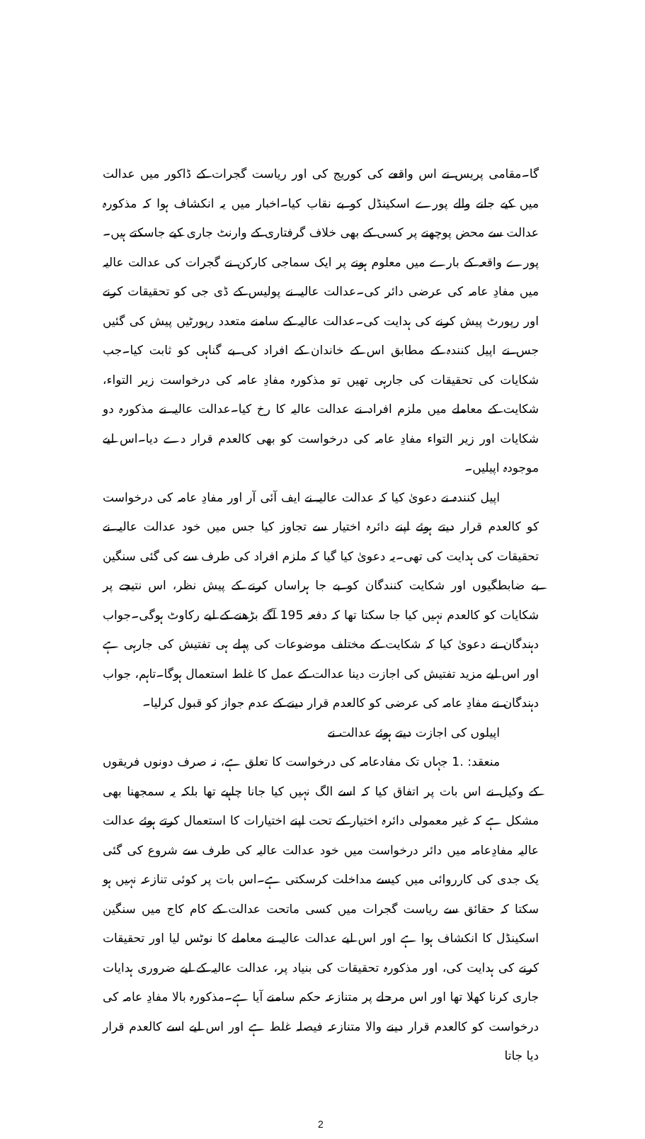گا۔مقامی پریس نے اس واقعے کی کوریج کی اور ریاست گجرات کے ڈاکور میں عدالت میں کیے جانے والے پورے اسکینڈل کو بے نقاب کیا۔اخبار میں یہ انکشاف ہوا کہ مذکورہ عدالت سے محض پوچھنے پر کسی کے بھی خلاف گرفتاری کے وارنٹ جاری کیے جاسکتے ہیں۔پورے واقعہ کے بارے میں معلوم ہونے پر ایک سماجی کارکن نے گجرات کی عدالت عالیہ میں مفادِ عامہ کی عرضی دائر کی۔عدالت عالیہ نے پولیس کے ڈی جی کو تحقیقات کرنے اور رپورٹ پیش کرنے کی ہدایت کی۔عدالت عالیہ کے سامنے متعدد رپورٹیں پیش کی گئیں جس نے اپیل کنندہ کے مطابق اس کے خاندان کے افراد کی بے گناہی کو ثابت کیا۔جب شکایات کی تحقیقات کی جارہی تھیں تو مذکورہ مفادِ عامہ کی درخواست زیر التواء، شکایت کے معاملے میں ملزم افراد نے عدالت عالیہ کا رخ کیا۔عدالت عالیہ نے مذکورہ دو شکایات اور زیر التواء مفادِ عامہ کی درخواست کو بھی کالعدم قرار دے دیا۔اس لیے موجودہ اپیلیں۔
اپیل کنندہ نے دعویٰ کیا کہ عدالت عالیہ نے ایف آئی آر اور مفادِ عامہ کی درخواست کو کالعدم قرار دیتے ہوئے اپنے دائرہ اختیار سے تجاوز کیا جس میں خود عدالت عالیہ نے تحقیقات کی ہدایت کی تھی۔یہ دعویٰ کیا گیا کہ ملزم افراد کی طرف سے کی گئی سنگین بے ضابطگیوں اور شکایت کنندگان کو بے جا ہراساں کرنے کے پیش نظر، اس نتیجے پر شکایات کو کالعدم نہیں کیا جا سکتا تھا کہ دفعہ 195 آگے بڑھنے کے لیے رکاوٹ ہوگی۔جواب دہندگان نے دعویٰ کیا کہ شکایت کے مختلف موضوعات کی پہلے ہی تفتیش کی جارہی ہے اور اس لیے مزید تفتیش کی اجازت دینا عدالت کے عمل کا غلط استعمال ہوگا۔تاہم، جواب دہندگان نے مفادِ عامہ کی عرضی کو کالعدم قرار دینے کے عدم جواز کو قبول کرلیا۔
اپیلوں کی اجازت دیتے ہوئے عدالت نے
منعقد: .1 جہاں تک مفادعامہ کی درخواست کا تعلق ہے، نہ صرف دونوں فریقوں کے وکیل نے اس بات پر اتفاق کیا کہ اسے الگ نہیں کیا جانا چاہیے تھا بلکہ یہ سمجھنا بھی مشکل ہے کہ غیر معمولی دائرہ اختیار کے تحت اپنے اختیارات کا استعمال کرتے ہوئے عدالت عالیہ مفادِعامہ میں دائر درخواست میں خود عدالت عالیہ کی طرف سے شروع کی گئی یک جدی کی کارروائی میں کیسے مداخلت کرسکتی ہے۔اس بات پر کوئی تنازعہ نہیں ہو سکتا کہ حقائق سے ریاست گجرات میں کسی ماتحت عدالت کے کام کاج میں سنگین اسکینڈل کا انکشاف ہوا ہے اور اس لیے عدالت عالیہ نے معاملے کا نوٹس لیا اور تحقیقات کرنے کی ہدایت کی، اور مذکورہ تحقیقات کی بنیاد پر، عدالت عالیہ کے لیے ضروری ہدایات جاری کرنا کھلا تھا اور اس مرحلے پر متنازعہ حکم سامنے آیا ہے۔مذکورہ بالا مفادِ عامہ کی درخواست کو کالعدم قرار دینے والا متنازعہ فیصلہ غلط ہے اور اس لیے اسے کالعدم قرار دیا جاتا
2